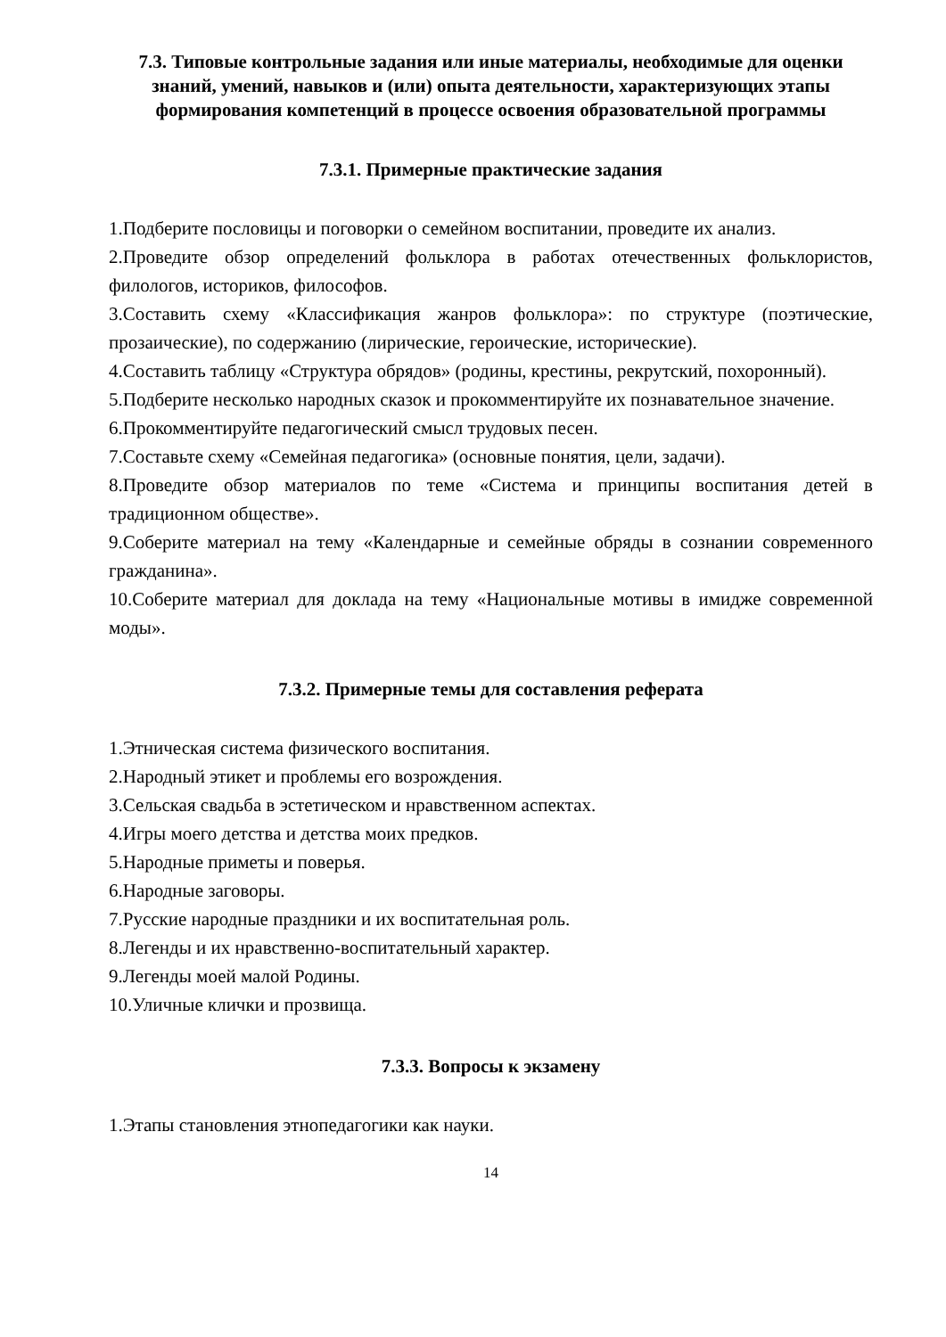7.3. Типовые контрольные задания или иные материалы, необходимые для оценки знаний, умений, навыков и (или) опыта деятельности, характеризующих этапы формирования компетенций в процессе освоения образовательной программы
7.3.1. Примерные практические задания
1.Подберите пословицы и поговорки о семейном воспитании, проведите их анализ.
2.Проведите обзор определений фольклора в работах отечественных фольклористов, филологов, историков, философов.
3.Составить схему «Классификация жанров фольклора»: по структуре (поэтические, прозаические), по содержанию (лирические, героические, исторические).
4.Составить таблицу «Структура обрядов» (родины, крестины, рекрутский, похоронный).
5.Подберите несколько народных сказок и прокомментируйте их познавательное значение.
6.Прокомментируйте педагогический смысл трудовых песен.
7.Составьте схему «Семейная педагогика» (основные понятия, цели, задачи).
8.Проведите обзор материалов по теме «Система и принципы воспитания детей в традиционном обществе».
9.Соберите материал на тему «Календарные и семейные обряды в сознании современного гражданина».
10.Соберите материал для доклада на тему «Национальные мотивы в имидже современной моды».
7.3.2. Примерные темы для составления реферата
1.Этническая система физического воспитания.
2.Народный этикет и проблемы его возрождения.
3.Сельская свадьба в эстетическом и нравственном аспектах.
4.Игры моего детства и детства моих предков.
5.Народные приметы и поверья.
6.Народные заговоры.
7.Русские народные праздники и их воспитательная роль.
8.Легенды и их нравственно-воспитательный характер.
9.Легенды моей малой Родины.
10.Уличные клички и прозвища.
7.3.3. Вопросы к экзамену
1.Этапы становления этнопедагогики как науки.
14